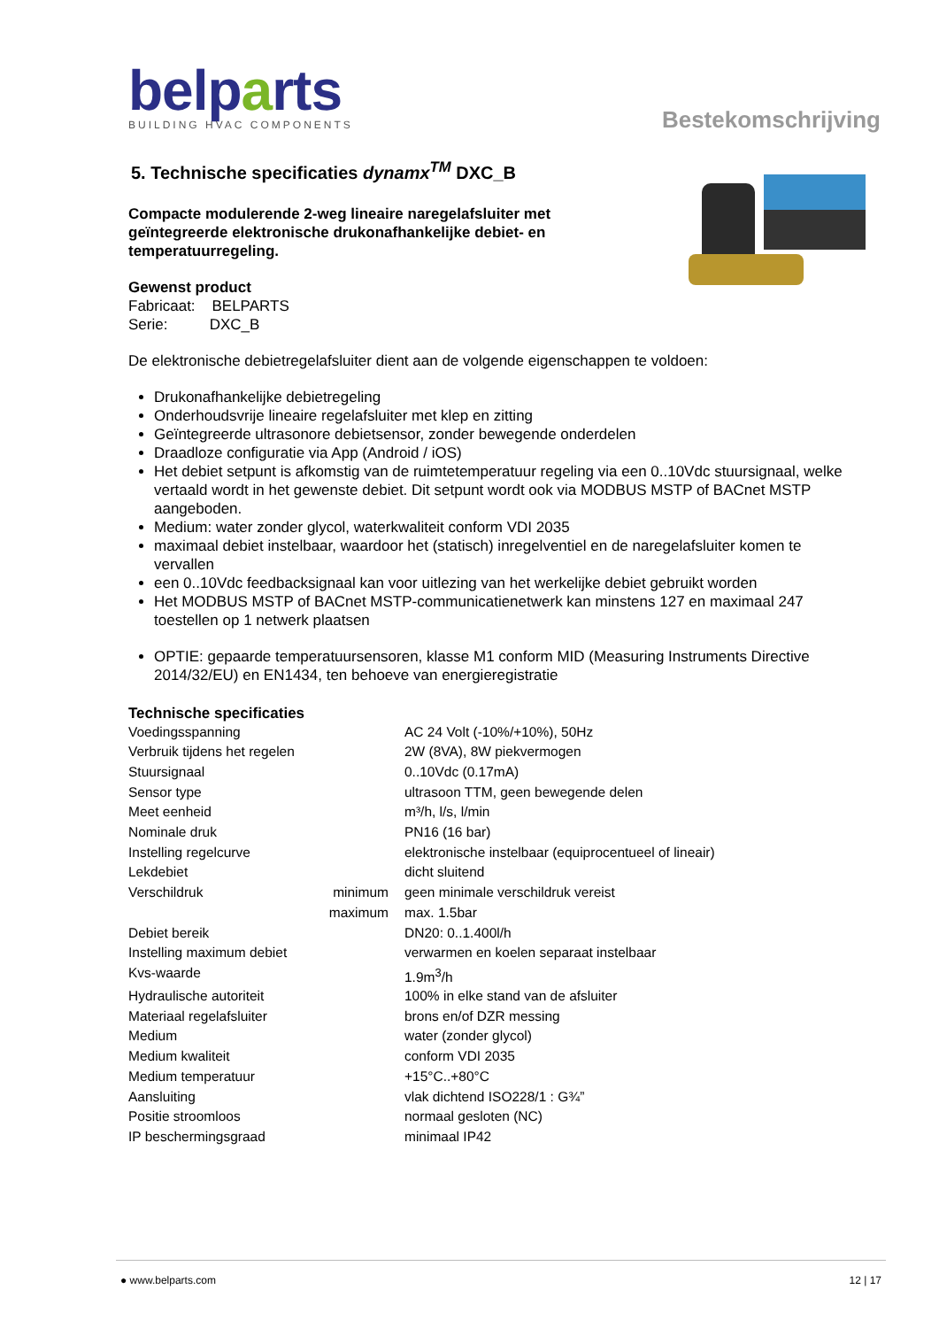belparts
BUILDING HVAC COMPONENTS
Bestekomschrijving
5. Technische specificaties dynamx<sup>TM</sup> DXC_B
Compacte modulerende 2-weg lineaire naregelafsluiter met
geïntegreerde elektronische drukonafhankelijke debiet- en
temperatuurregeling.
Gewenst product
Fabricaat: BELPARTS
Serie: DXC_B
De elektronische debietregelafsluiter dient aan de volgende eigenschappen te voldoen:
Drukonafhankelijke debietregeling
Onderhoudsvrije lineaire regelafsluiter met klep en zitting
Geïntegreerde ultrasonore debietsensor, zonder bewegende onderdelen
Draadloze configuratie via App (Android / iOS)
Het debiet setpunt is afkomstig van de ruimtetemperatuur regeling via een 0..10Vdc stuursignaal, welke vertaald wordt in het gewenste debiet. Dit setpunt wordt ook via MODBUS MSTP of BACnet MSTP aangeboden.
Medium: water zonder glycol, waterkwaliteit conform VDI 2035
maximaal debiet instelbaar, waardoor het (statisch) inregelventiel en de naregelafsluiter komen te vervallen
een 0..10Vdc feedbacksignaal kan voor uitlezing van het werkelijke debiet gebruikt worden
Het MODBUS MSTP of BACnet MSTP-communicatienetwerk kan minstens 127 en maximaal 247 toestellen op 1 netwerk plaatsen
OPTIE: gepaarde temperatuursensoren, klasse M1 conform MID (Measuring Instruments Directive 2014/32/EU) en EN1434, ten behoeve van energieregistratie
Technische specificaties
| Voedingsspanning | | AC 24 Volt (-10%/+10%), 50Hz |
| Verbruik tijdens het regelen | | 2W (8VA), 8W piekvermogen |
| Stuursignaal | | 0..10Vdc (0.17mA) |
| Sensor type | | ultrasoon TTM, geen bewegende delen |
| Meet eenheid | | m³/h, l/s, l/min |
| Nominale druk | | PN16 (16 bar) |
| Instelling regelcurve | | elektronische instelbaar (equiprocentueel of lineair) |
| Lekdebiet | | dicht sluitend |
| Verschildruk | minimum | geen minimale verschildruk vereist |
| | maximum | max. 1.5bar |
| Debiet bereik | | DN20: 0..1.400l/h |
| Instelling maximum debiet | | verwarmen en koelen separaat instelbaar |
| Kvs-waarde | | 1.9m<sup>3</sup>/h |
| Hydraulische autoriteit | | 100% in elke stand van de afsluiter |
| Materiaal regelafsluiter | | brons en/of DZR messing |
| Medium | | water (zonder glycol) |
| Medium kwaliteit | | conform VDI 2035 |
| Medium temperatuur | | +15°C..+80°C |
| Aansluiting | | vlak dichtend ISO228/1 : G¾” |
| Positie stroomloos | | normaal gesloten (NC) |
| IP beschermingsgraad | | minimaal IP42 |
● www.belparts.com 12 | 17